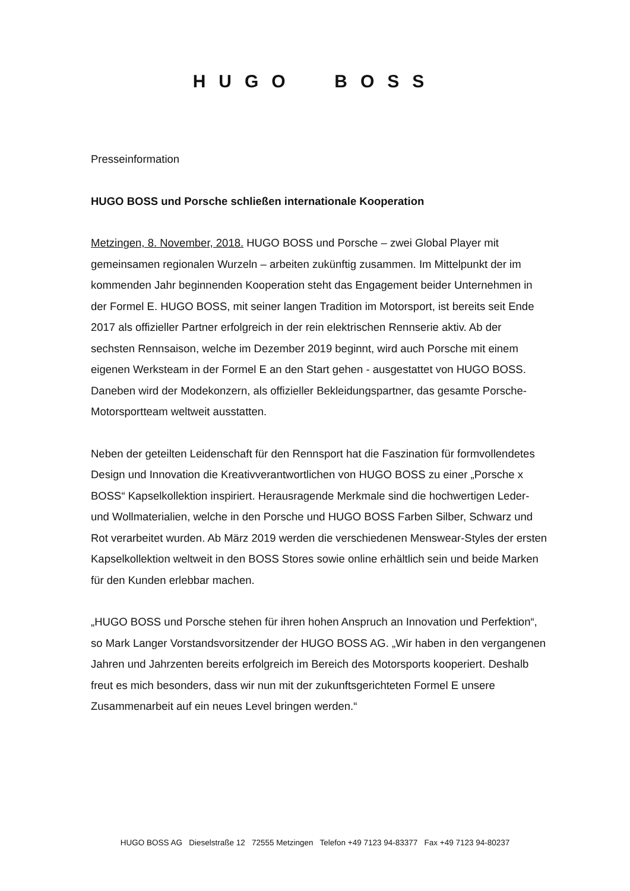HUGO BOSS
Presseinformation
HUGO BOSS und Porsche schließen internationale Kooperation
Metzingen, 8. November, 2018. HUGO BOSS und Porsche – zwei Global Player mit gemeinsamen regionalen Wurzeln – arbeiten zukünftig zusammen. Im Mittelpunkt der im kommenden Jahr beginnenden Kooperation steht das Engagement beider Unternehmen in der Formel E. HUGO BOSS, mit seiner langen Tradition im Motorsport, ist bereits seit Ende 2017 als offizieller Partner erfolgreich in der rein elektrischen Rennserie aktiv. Ab der sechsten Rennsaison, welche im Dezember 2019 beginnt, wird auch Porsche mit einem eigenen Werksteam in der Formel E an den Start gehen - ausgestattet von HUGO BOSS. Daneben wird der Modekonzern, als offizieller Bekleidungspartner, das gesamte Porsche-Motorsportteam weltweit ausstatten.
Neben der geteilten Leidenschaft für den Rennsport hat die Faszination für formvollendetes Design und Innovation die Kreativverantwortlichen von HUGO BOSS zu einer „Porsche x BOSS“ Kapselkollektion inspiriert. Herausragende Merkmale sind die hochwertigen Leder- und Wollmaterialien, welche in den Porsche und HUGO BOSS Farben Silber, Schwarz und Rot verarbeitet wurden. Ab März 2019 werden die verschiedenen Menswear-Styles der ersten Kapselkollektion weltweit in den BOSS Stores sowie online erhältlich sein und beide Marken für den Kunden erlebbar machen.
„HUGO BOSS und Porsche stehen für ihren hohen Anspruch an Innovation und Perfektion“, so Mark Langer Vorstandsvorsitzender der HUGO BOSS AG. „Wir haben in den vergangenen Jahren und Jahrzenten bereits erfolgreich im Bereich des Motorsports kooperiert. Deshalb freut es mich besonders, dass wir nun mit der zukunftsgerichteten Formel E unsere Zusammenarbeit auf ein neues Level bringen werden.“
HUGO BOSS AG Dieselstraße 12 72555 Metzingen Telefon +49 7123 94-83377 Fax +49 7123 94-80237